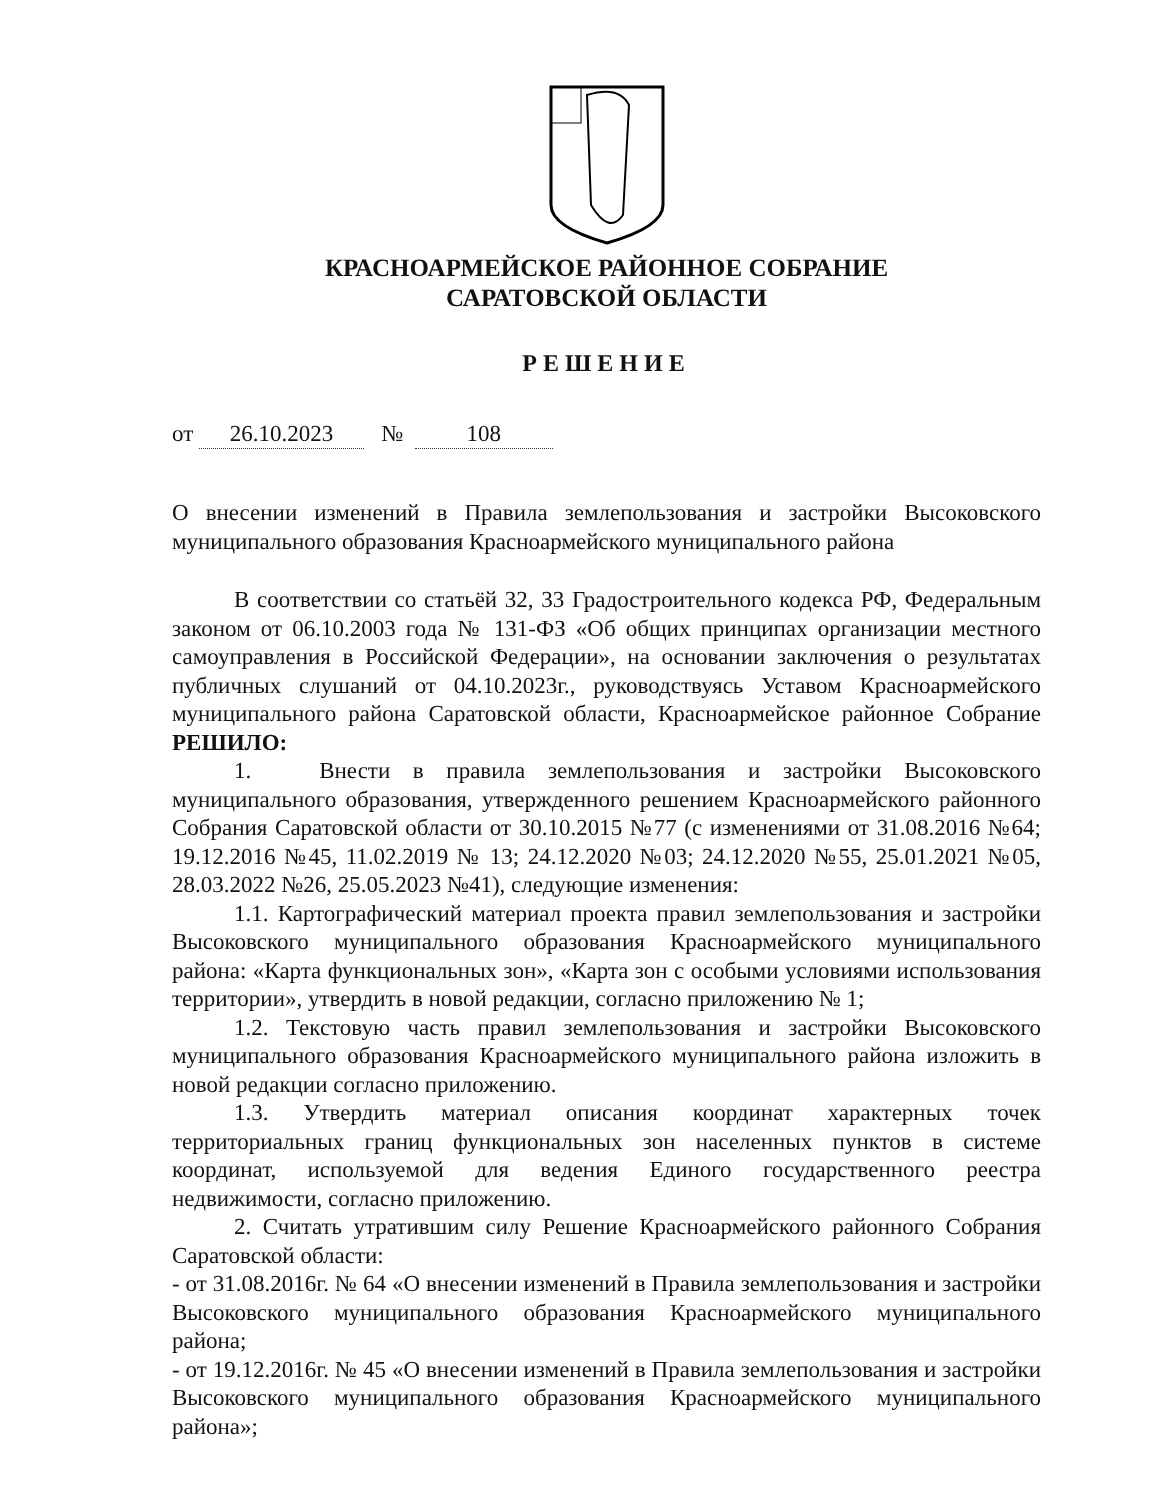КРАСНОАРМЕЙСКОЕ РАЙОННОЕ СОБРАНИЕ
САРАТОВСКОЙ ОБЛАСТИ
РЕШЕНИЕ
от 26.10.2023 № 108
О внесении изменений в Правила землепользования и застройки Высоковского муниципального образования Красноармейского муниципального района
В соответствии со статьёй 32, 33 Градостроительного кодекса РФ, Федеральным законом от 06.10.2003 года № 131-ФЗ «Об общих принципах организации местного самоуправления в Российской Федерации», на основании заключения о результатах публичных слушаний от 04.10.2023г., руководствуясь Уставом Красноармейского муниципального района Саратовской области, Красноармейское районное Собрание РЕШИЛО:
1. Внести в правила землепользования и застройки Высоковского муниципального образования, утвержденного решением Красноармейского районного Собрания Саратовской области от 30.10.2015 №77 (с изменениями от 31.08.2016 №64; 19.12.2016 №45, 11.02.2019 № 13; 24.12.2020 №03; 24.12.2020 №55, 25.01.2021 №05, 28.03.2022 №26, 25.05.2023 №41), следующие изменения:
1.1. Картографический материал проекта правил землепользования и застройки Высоковского муниципального образования Красноармейского муниципального района: «Карта функциональных зон», «Карта зон с особыми условиями использования территории», утвердить в новой редакции, согласно приложению № 1;
1.2. Текстовую часть правил землепользования и застройки Высоковского муниципального образования Красноармейского муниципального района изложить в новой редакции согласно приложению.
1.3. Утвердить материал описания координат характерных точек территориальных границ функциональных зон населенных пунктов в системе координат, используемой для ведения Единого государственного реестра недвижимости, согласно приложению.
2. Считать утратившим силу Решение Красноармейского районного Собрания Саратовской области:
- от 31.08.2016г. № 64 «О внесении изменений в Правила землепользования и застройки Высоковского муниципального образования Красноармейского муниципального района;
- от 19.12.2016г. № 45 «О внесении изменений в Правила землепользования и застройки Высоковского муниципального образования Красноармейского муниципального района»;